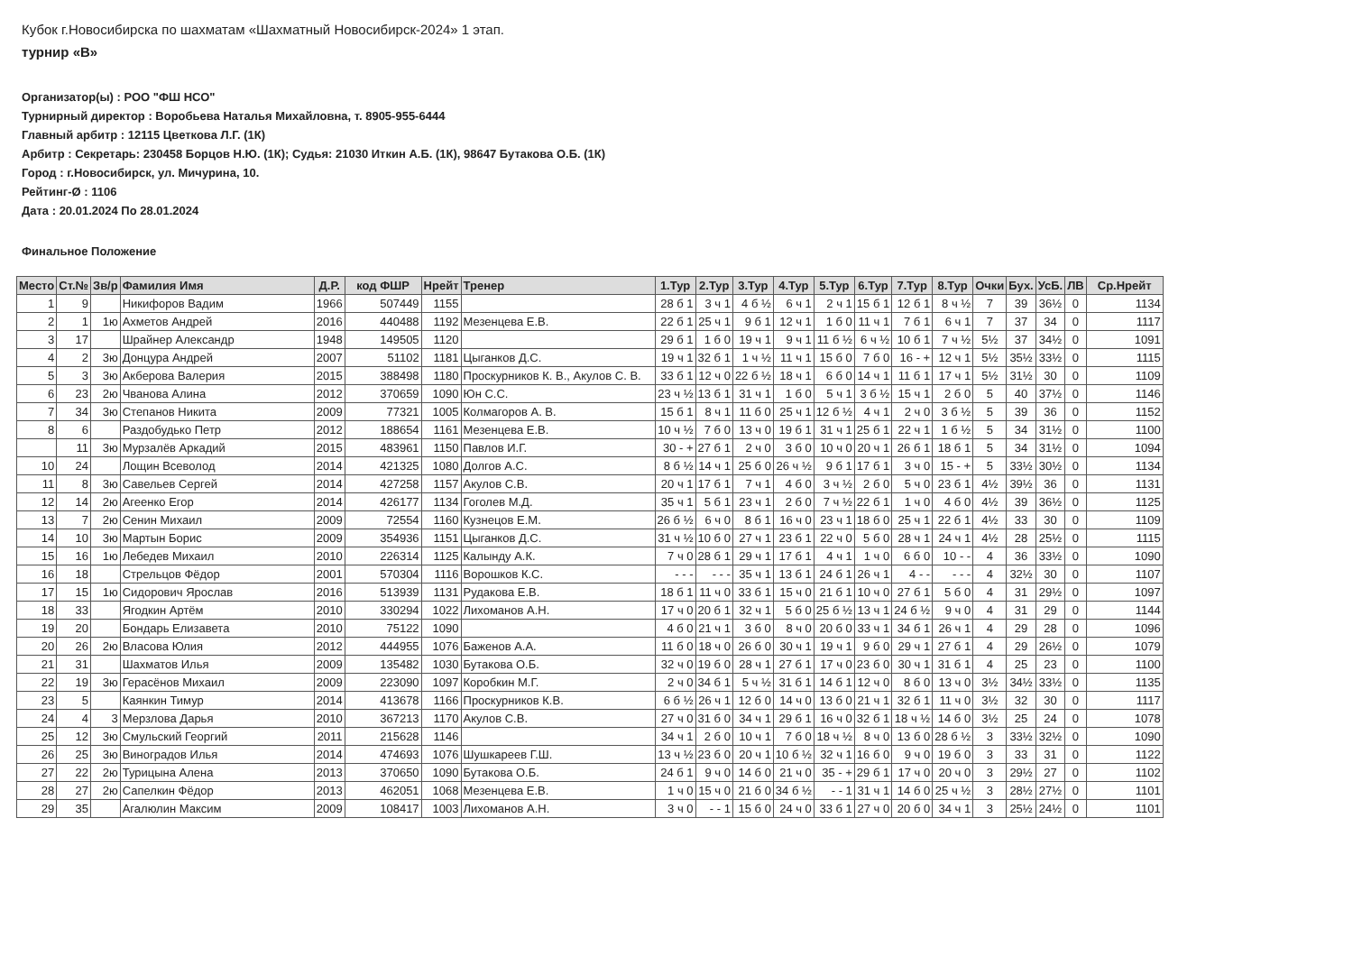Кубок г.Новосибирска по шахматам «Шахматный Новосибирск-2024» 1 этап.
турнир «В»
Организатор(ы) : РОО "ФШ НСО"
Турнирный директор : Воробьева Наталья Михайловна, т. 8905-955-6444
Главный арбитр : 12115 Цветкова Л.Г. (1К)
Арбитр : Секретарь: 230458 Борцов Н.Ю. (1К); Судья: 21030 Иткин А.Б. (1К), 98647 Бутакова О.Б. (1К)
Город : г.Новосибирск, ул. Мичурина, 10.
Рейтинг-Ø : 1106
Дата : 20.01.2024 По 28.01.2024
Финальное Положение
| Место | Ст.№ | Зв/р | Фамилия Имя | Д.Р. | код ФШР | Нрейт | Тренер | 1.Тур | 2.Тур | 3.Тур | 4.Тур | 5.Тур | 6.Тур | 7.Тур | 8.Тур | Очки | Бух. | УсБ. | ЛВ | Ср.Нрейт |
| --- | --- | --- | --- | --- | --- | --- | --- | --- | --- | --- | --- | --- | --- | --- | --- | --- | --- | --- | --- | --- |
| 1 | 9 | | Никифоров Вадим | 1966 | 507449 | 1155 | | 28 б 1 | 3 ч 1 | 4 б ½ | 6 ч 1 | 2 ч 1 | 15 б 1 | 12 б 1 | 8 ч ½ | 7 | 39 | 36½ | 0 | 1134 |
| 2 | 1 | 1ю | Ахметов Андрей | 2016 | 440488 | 1192 | Мезенцева Е.В. | 22 б 1 | 25 ч 1 | 9 б 1 | 12 ч 1 | 1 б 0 | 11 ч 1 | 7 б 1 | 6 ч 1 | 7 | 37 | 34 | 0 | 1117 |
| 3 | 17 | | Шрайнер Александр | 1948 | 149505 | 1120 | | 29 б 1 | 1 б 0 | 19 ч 1 | 9 ч 1 | 11 б ½ | 6 ч ½ | 10 б 1 | 7 ч ½ | 5½ | 37 | 34½ | 0 | 1091 |
| 4 | 2 | 3ю | Донцура Андрей | 2007 | 51102 | 1181 | Цыганков Д.С. | 19 ч 1 | 32 б 1 | 1 ч ½ | 11 ч 1 | 15 б 0 | 7 б 0 | 16 - + | 12 ч 1 | 5½ | 35½ | 33½ | 0 | 1115 |
| 5 | 3 | 3ю | Акберова Валерия | 2015 | 388498 | 1180 | Проскурников К. В., Акулов С. В. | 33 б 1 | 12 ч 0 | 22 б ½ | 18 ч 1 | 6 б 0 | 14 ч 1 | 11 б 1 | 17 ч 1 | 5½ | 31½ | 30 | 0 | 1109 |
| 6 | 23 | 2ю | Чванова Алина | 2012 | 370659 | 1090 | Юн С.С. | 23 ч ½ | 13 б 1 | 31 ч 1 | 1 б 0 | 5 ч 1 | 3 б ½ | 15 ч 1 | 2 б 0 | 5 | 40 | 37½ | 0 | 1146 |
| 7 | 34 | 3ю | Степанов Никита | 2009 | 77321 | 1005 | Колмагоров А. В. | 15 б 1 | 8 ч 1 | 11 б 0 | 25 ч 1 | 12 б ½ | 4 ч 1 | 2 ч 0 | 3 б ½ | 5 | 39 | 36 | 0 | 1152 |
| 8 | 6 | | Раздобудько Петр | 2012 | 188654 | 1161 | Мезенцева Е.В. | 10 ч ½ | 7 б 0 | 13 ч 0 | 19 б 1 | 31 ч 1 | 25 б 1 | 22 ч 1 | 1 б ½ | 5 | 34 | 31½ | 0 | 1100 |
| | 11 | 3ю | Мурзалёв Аркадий | 2015 | 483961 | 1150 | Павлов И.Г. | 30 - + | 27 б 1 | 2 ч 0 | 3 б 0 | 10 ч 0 | 20 ч 1 | 26 б 1 | 18 б 1 | 5 | 34 | 31½ | 0 | 1094 |
| 10 | 24 | | Лощин Всеволод | 2014 | 421325 | 1080 | Долгов А.С. | 8 б ½ | 14 ч 1 | 25 б 0 | 26 ч ½ | 9 б 1 | 17 б 1 | 3 ч 0 | 15 - + | 5 | 33½ | 30½ | 0 | 1134 |
| 11 | 8 | 3ю | Савельев Сергей | 2014 | 427258 | 1157 | Акулов С.В. | 20 ч 1 | 17 б 1 | 7 ч 1 | 4 б 0 | 3 ч ½ | 2 б 0 | 5 ч 0 | 23 б 1 | 4½ | 39½ | 36 | 0 | 1131 |
| 12 | 14 | 2ю | Агеенко Егор | 2014 | 426177 | 1134 | Гоголев М.Д. | 35 ч 1 | 5 б 1 | 23 ч 1 | 2 б 0 | 7 ч ½ | 22 б 1 | 1 ч 0 | 4 б 0 | 4½ | 39 | 36½ | 0 | 1125 |
| 13 | 7 | 2ю | Сенин Михаил | 2009 | 72554 | 1160 | Кузнецов Е.М. | 26 б ½ | 6 ч 0 | 8 б 1 | 16 ч 0 | 23 ч 1 | 18 б 0 | 25 ч 1 | 22 б 1 | 4½ | 33 | 30 | 0 | 1109 |
| 14 | 10 | 3ю | Мартын Борис | 2009 | 354936 | 1151 | Цыганков Д.С. | 31 ч ½ | 10 б 0 | 27 ч 1 | 23 б 1 | 22 ч 0 | 5 б 0 | 28 ч 1 | 24 ч 1 | 4½ | 28 | 25½ | 0 | 1115 |
| 15 | 16 | 1ю | Лебедев Михаил | 2010 | 226314 | 1125 | Калынду А.К. | 7 ч 0 | 28 б 1 | 29 ч 1 | 17 б 1 | 4 ч 1 | 1 ч 0 | 6 б 0 | 10 - - | 4 | 36 | 33½ | 0 | 1090 |
| 16 | 18 | | Стрельцов Фёдор | 2001 | 570304 | 1116 | Ворошков К.С. | - - - | - - - | 35 ч 1 | 13 б 1 | 24 б 1 | 26 ч 1 | 4 - - | - - - | 4 | 32½ | 30 | 0 | 1107 |
| 17 | 15 | 1ю | Сидорович Ярослав | 2016 | 513939 | 1131 | Рудакова Е.В. | 18 б 1 | 11 ч 0 | 33 б 1 | 15 ч 0 | 21 б 1 | 10 ч 0 | 27 б 1 | 5 б 0 | 4 | 31 | 29½ | 0 | 1097 |
| 18 | 33 | | Ягодкин Артём | 2010 | 330294 | 1022 | Лихоманов А.Н. | 17 ч 0 | 20 б 1 | 32 ч 1 | 5 б 0 | 25 б ½ | 13 ч 1 | 24 б ½ | 9 ч 0 | 4 | 31 | 29 | 0 | 1144 |
| 19 | 20 | | Бондарь Елизавета | 2010 | 75122 | 1090 | | 4 б 0 | 21 ч 1 | 3 б 0 | 8 ч 0 | 20 б 0 | 33 ч 1 | 34 б 1 | 26 ч 1 | 4 | 29 | 28 | 0 | 1096 |
| 20 | 26 | 2ю | Власова Юлия | 2012 | 444955 | 1076 | Баженов А.А. | 11 б 0 | 18 ч 0 | 26 б 0 | 30 ч 1 | 19 ч 1 | 9 б 0 | 29 ч 1 | 27 б 1 | 4 | 29 | 26½ | 0 | 1079 |
| 21 | 31 | | Шахматов Илья | 2009 | 135482 | 1030 | Бутакова О.Б. | 32 ч 0 | 19 б 0 | 28 ч 1 | 27 б 1 | 17 ч 0 | 23 б 0 | 30 ч 1 | 31 б 1 | 4 | 25 | 23 | 0 | 1100 |
| 22 | 19 | 3ю | Герасёнов Михаил | 2009 | 223090 | 1097 | Коробкин М.Г. | 2 ч 0 | 34 б 1 | 5 ч ½ | 31 б 1 | 14 б 1 | 12 ч 0 | 8 б 0 | 13 ч 0 | 3½ | 34½ | 33½ | 0 | 1135 |
| 23 | 5 | | Каянкин Тимур | 2014 | 413678 | 1166 | Проскурников К.В. | 6 б ½ | 26 ч 1 | 12 б 0 | 14 ч 0 | 13 б 0 | 21 ч 1 | 32 б 1 | 11 ч 0 | 3½ | 32 | 30 | 0 | 1117 |
| 24 | 4 | 3 | Мерзлова Дарья | 2010 | 367213 | 1170 | Акулов С.В. | 27 ч 0 | 31 б 0 | 34 ч 1 | 29 б 1 | 16 ч 0 | 32 б 1 | 18 ч ½ | 14 б 0 | 3½ | 25 | 24 | 0 | 1078 |
| 25 | 12 | 3ю | Смульский Георгий | 2011 | 215628 | 1146 | | 34 ч 1 | 2 б 0 | 10 ч 1 | 7 б 0 | 18 ч ½ | 8 ч 0 | 13 б 0 | 28 б ½ | 3 | 33½ | 32½ | 0 | 1090 |
| 26 | 25 | 3ю | Виноградов Илья | 2014 | 474693 | 1076 | Шушкареев Г.Ш. | 13 ч ½ | 23 б 0 | 20 ч 1 | 10 б ½ | 32 ч 1 | 16 б 0 | 9 ч 0 | 19 б 0 | 3 | 33 | 31 | 0 | 1122 |
| 27 | 22 | 2ю | Турицына Алена | 2013 | 370650 | 1090 | Бутакова О.Б. | 24 б 1 | 9 ч 0 | 14 б 0 | 21 ч 0 | 35 - + | 29 б 1 | 17 ч 0 | 20 ч 0 | 3 | 29½ | 27 | 0 | 1102 |
| 28 | 27 | 2ю | Сапелкин Фёдор | 2013 | 462051 | 1068 | Мезенцева Е.В. | 1 ч 0 | 15 ч 0 | 21 б 0 | 34 б ½ | - - 1 | 31 ч 1 | 14 б 0 | 25 ч ½ | 3 | 28½ | 27½ | 0 | 1101 |
| 29 | 35 | | Агалюлин Максим | 2009 | 108417 | 1003 | Лихоманов А.Н. | 3 ч 0 | - - 1 | 15 б 0 | 24 ч 0 | 33 б 1 | 27 ч 0 | 20 б 0 | 34 ч 1 | 3 | 25½ | 24½ | 0 | 1101 |